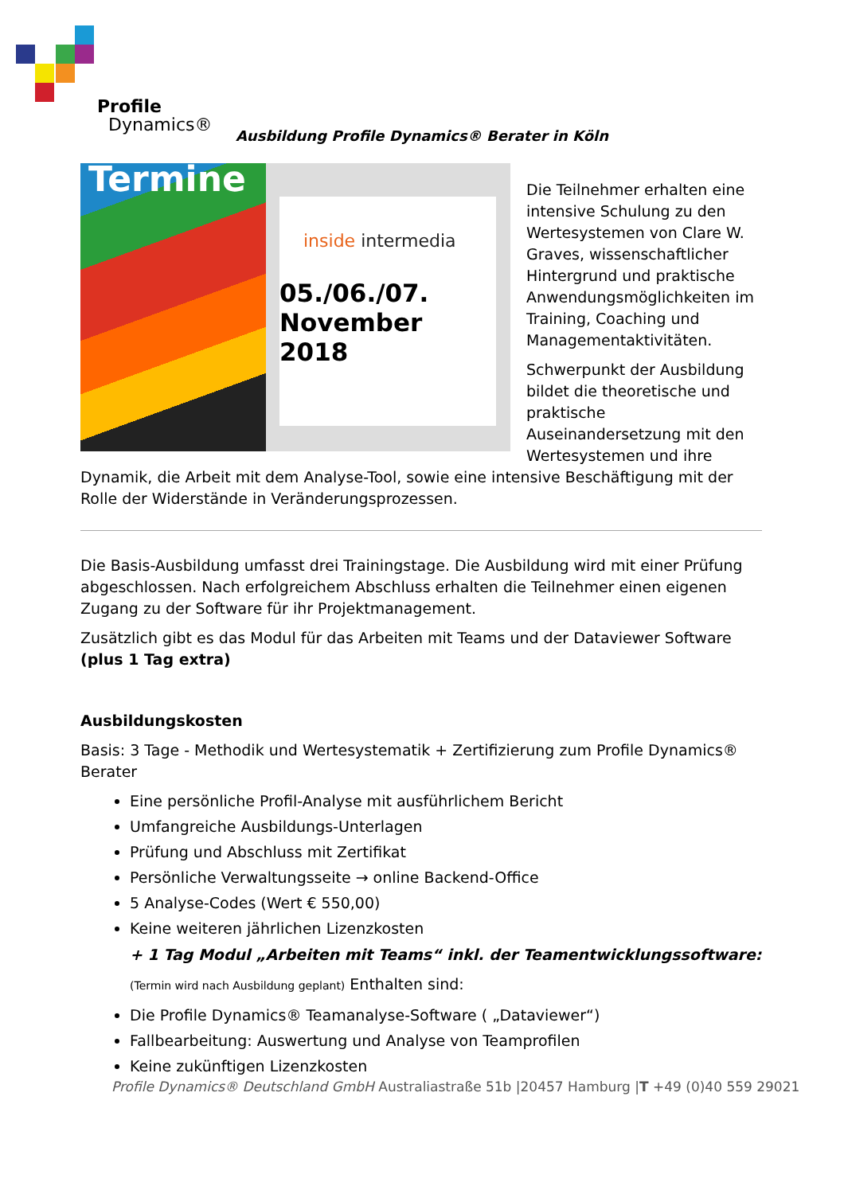Profile
Dynamics®
Ausbildung Profile Dynamics® Berater in Köln
Termine
inside intermedia
05./06./07.
November 2018
Die Teilnehmer erhalten eine intensive Schulung zu den Wertesystemen von Clare W. Graves, wissenschaftlicher Hintergrund und praktische Anwendungsmöglichkeiten im Training, Coaching und Managementaktivitäten.
Schwerpunkt der Ausbildung bildet die theoretische und praktische Auseinandersetzung mit den Wertesystemen und ihre Dynamik, die Arbeit mit dem Analyse-Tool, sowie eine intensive Beschäftigung mit der Rolle der Widerstände in Veränderungsprozessen.
Die Basis-Ausbildung umfasst drei Trainingstage. Die Ausbildung wird mit einer Prüfung abgeschlossen. Nach erfolgreichem Abschluss erhalten die Teilnehmer einen eigenen Zugang zu der Software für ihr Projektmanagement.
Zusätzlich gibt es das Modul für das Arbeiten mit Teams und der Dataviewer Software (plus 1 Tag extra)
Ausbildungskosten
Basis: 3 Tage - Methodik und Wertesystematik + Zertifizierung zum Profile Dynamics® Berater
Eine persönliche Profil-Analyse mit ausführlichem Bericht
Umfangreiche Ausbildungs-Unterlagen
Prüfung und Abschluss mit Zertifikat
Persönliche Verwaltungsseite → online Backend-Office
5 Analyse-Codes (Wert € 550,00)
Keine weiteren jährlichen Lizenzkosten
+ 1 Tag Modul „Arbeiten mit Teams“ inkl. der Teamentwicklungssoftware:
(Termin wird nach Ausbildung geplant) Enthalten sind:
Die Profile Dynamics® Teamanalyse-Software ( „Dataviewer“)
Fallbearbeitung: Auswertung und Analyse von Teamprofilen
Keine zukünftigen Lizenzkosten
Profile Dynamics® Deutschland GmbH Australiastraße 51b |20457 Hamburg |T +49 (0)40 559 29021